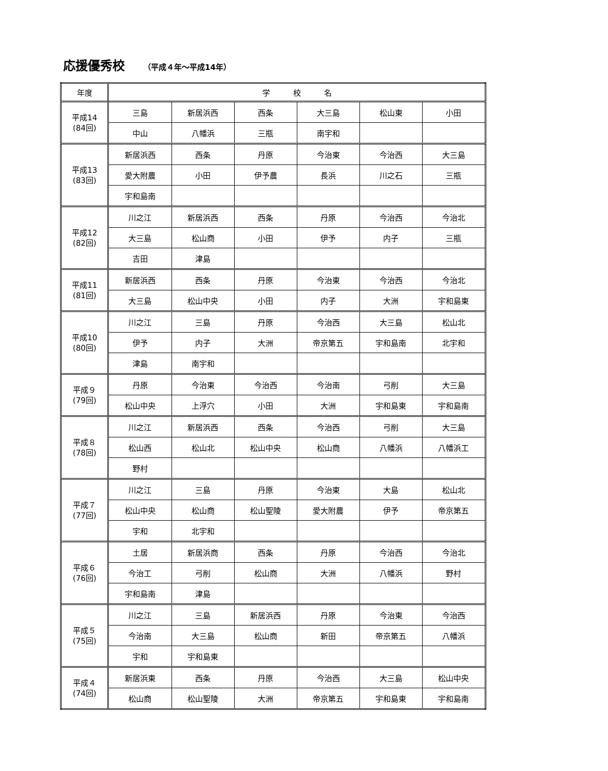応援優秀校 （平成４年～平成14年）
| 年度 | 学 校 名 | | | | | |
| --- | --- | --- | --- | --- | --- | --- |
| 平成14 (84回) | 三島 | 新居浜西 | 西条 | 大三島 | 松山東 | 小田 |
| | 中山 | 八幡浜 | 三瓶 | 南宇和 | | |
| 平成13 (83回) | 新居浜西 | 西条 | 丹原 | 今治東 | 今治西 | 大三島 |
| | 愛大附農 | 小田 | 伊予農 | 長浜 | 川之石 | 三瓶 |
| | 宇和島南 | | | | | |
| 平成12 (82回) | 川之江 | 新居浜西 | 西条 | 丹原 | 今治西 | 今治北 |
| | 大三島 | 松山商 | 小田 | 伊予 | 内子 | 三瓶 |
| | 吉田 | 津島 | | | | |
| 平成11 (81回) | 新居浜西 | 西条 | 丹原 | 今治東 | 今治西 | 今治北 |
| | 大三島 | 松山中央 | 小田 | 内子 | 大洲 | 宇和島東 |
| 平成10 (80回) | 川之江 | 三島 | 丹原 | 今治西 | 大三島 | 松山北 |
| | 伊予 | 内子 | 大洲 | 帝京第五 | 宇和島南 | 北宇和 |
| | 津島 | 南宇和 | | | | |
| 平成９ (79回) | 丹原 | 今治東 | 今治西 | 今治南 | 弓削 | 大三島 |
| | 松山中央 | 上浮穴 | 小田 | 大洲 | 宇和島東 | 宇和島南 |
| 平成８ (78回) | 川之江 | 新居浜西 | 西条 | 今治西 | 弓削 | 大三島 |
| | 松山西 | 松山北 | 松山中央 | 松山商 | 八幡浜 | 八幡浜工 |
| | 野村 | | | | | |
| 平成７ (77回) | 川之江 | 三島 | 丹原 | 今治東 | 大島 | 松山北 |
| | 松山中央 | 松山商 | 松山聖陵 | 愛大附農 | 伊予 | 帝京第五 |
| | 宇和 | 北宇和 | | | | |
| 平成６ (76回) | 土居 | 新居浜商 | 西条 | 丹原 | 今治西 | 今治北 |
| | 今治工 | 弓削 | 松山商 | 大洲 | 八幡浜 | 野村 |
| | 宇和島南 | 津島 | | | | |
| 平成５ (75回) | 川之江 | 三島 | 新居浜西 | 丹原 | 今治東 | 今治西 |
| | 今治南 | 大三島 | 松山商 | 新田 | 帝京第五 | 八幡浜 |
| | 宇和 | 宇和島東 | | | | |
| 平成４ (74回) | 新居浜東 | 西条 | 丹原 | 今治西 | 大三島 | 松山中央 |
| | 松山商 | 松山聖陵 | 大洲 | 帝京第五 | 宇和島東 | 宇和島南 |